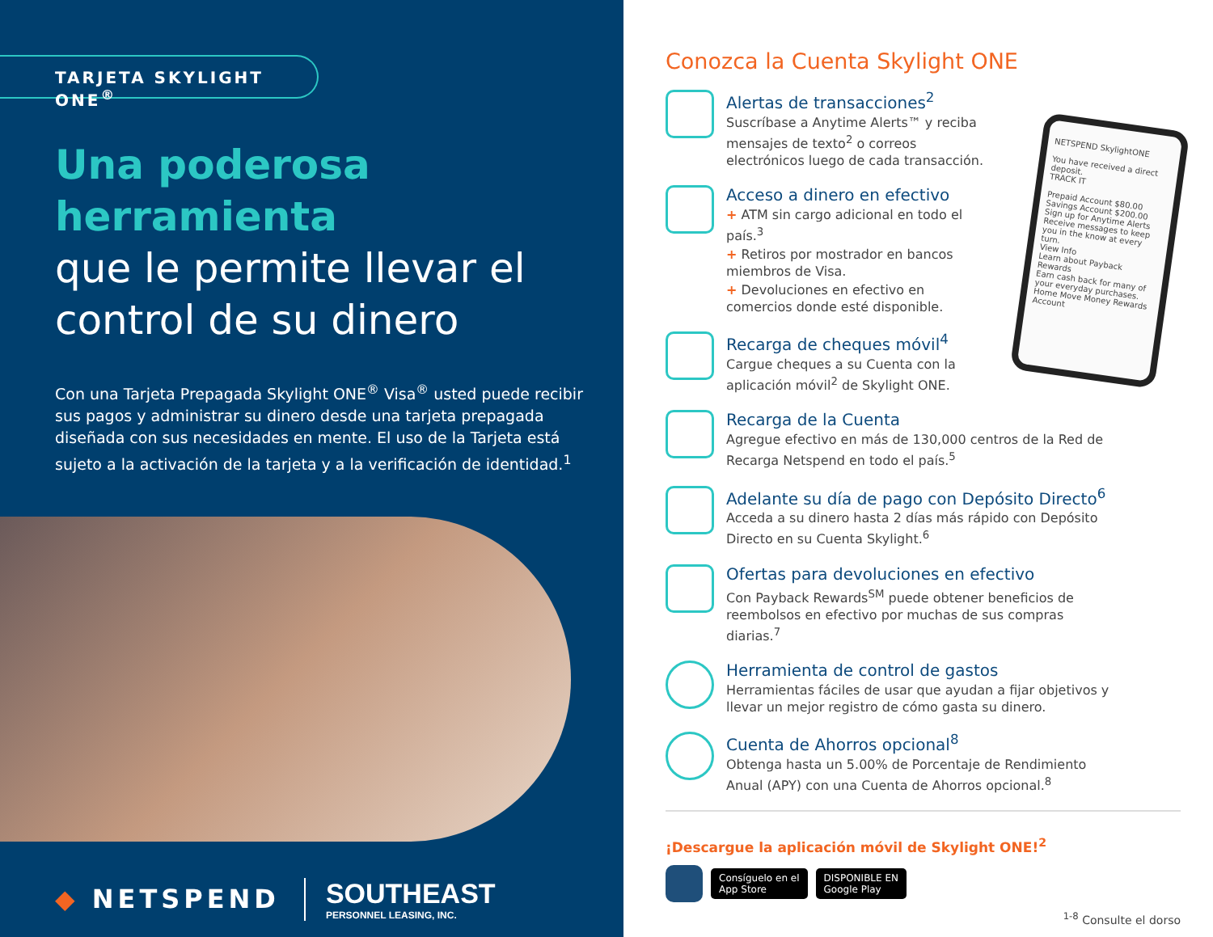TARJETA SKYLIGHT ONE<sup>®</sup>
Una poderosa herramienta
que le permite llevar el
control de su dinero
Con una Tarjeta Prepagada Skylight ONE<sup>®</sup> Visa<sup>®</sup> usted puede recibir sus pagos y administrar su dinero desde una tarjeta prepagada diseñada con sus necesidades en mente. El uso de la Tarjeta está sujeto a la activación de la tarjeta y a la verificación de identidad.<sup>1</sup>
◆ NETSPEND
SOUTHEAST
PERSONNEL LEASING, INC.
Conozca la Cuenta Skylight ONE
NETSPEND SkylightONE
You have received a direct deposit.
TRACK IT
Prepaid Account $80.00
Savings Account $200.00
Sign up for Anytime Alerts
Receive messages to keep you in the know at every turn.
View Info
Learn about Payback Rewards
Earn cash back for many of your everyday purchases.
Home Move Money Rewards Account
Alertas de transacciones<sup>2</sup>
Suscríbase a Anytime Alerts™ y reciba mensajes de texto<sup>2</sup> o correos electrónicos luego de cada transacción.
Acceso a dinero en efectivo
+ ATM sin cargo adicional en todo el país.<sup>3</sup>
+ Retiros por mostrador en bancos miembros de Visa.
+ Devoluciones en efectivo en comercios donde esté disponible.
Recarga de cheques móvil<sup>4</sup>
Cargue cheques a su Cuenta con la aplicación móvil<sup>2</sup> de Skylight ONE.
Recarga de la Cuenta
Agregue efectivo en más de 130,000 centros de la Red de Recarga Netspend en todo el país.<sup>5</sup>
Adelante su día de pago con Depósito Directo<sup>6</sup>
Acceda a su dinero hasta 2 días más rápido con Depósito Directo en su Cuenta Skylight.<sup>6</sup>
Ofertas para devoluciones en efectivo
Con Payback Rewards<sup>SM</sup> puede obtener beneficios de reembolsos en efectivo por muchas de sus compras diarias.<sup>7</sup>
Herramienta de control de gastos
Herramientas fáciles de usar que ayudan a fijar objetivos y llevar un mejor registro de cómo gasta su dinero.
Cuenta de Ahorros opcional<sup>8</sup>
Obtenga hasta un 5.00% de Porcentaje de Rendimiento Anual (APY) con una Cuenta de Ahorros opcional.<sup>8</sup>
¡Descargue la aplicación móvil de Skylight ONE!<sup>2</sup>
Consíguelo en el
App Store
DISPONIBLE EN
Google Play
<sup>1-8</sup> Consulte el dorso